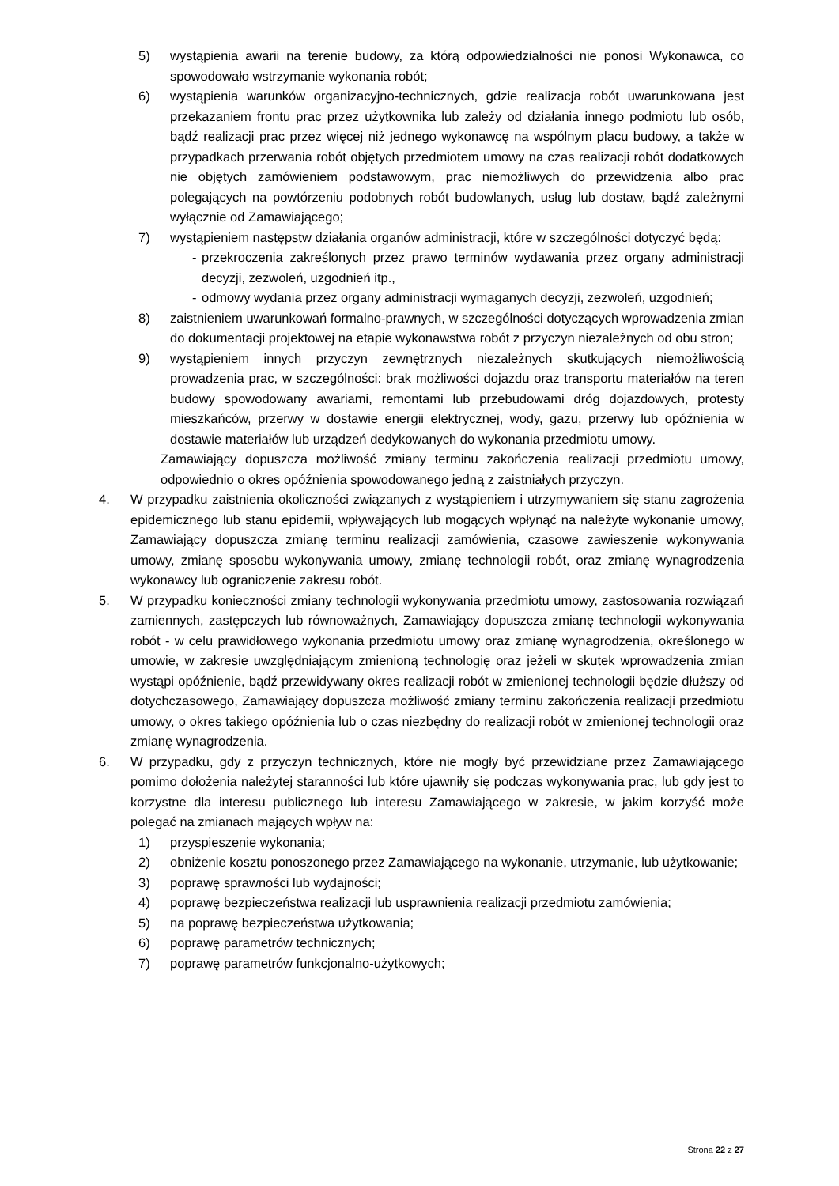5) wystąpienia awarii na terenie budowy, za którą odpowiedzialności nie ponosi Wykonawca, co spowodowało wstrzymanie wykonania robót;
6) wystąpienia warunków organizacyjno-technicznych, gdzie realizacja robót uwarunkowana jest przekazaniem frontu prac przez użytkownika lub zależy od działania innego podmiotu lub osób, bądź realizacji prac przez więcej niż jednego wykonawcę na wspólnym placu budowy, a także w przypadkach przerwania robót objętych przedmiotem umowy na czas realizacji robót dodatkowych nie objętych zamówieniem podstawowym, prac niemożliwych do przewidzenia albo prac polegających na powtórzeniu podobnych robót budowlanych, usług lub dostaw, bądź zależnymi wyłącznie od Zamawiającego;
7) wystąpieniem następstw działania organów administracji, które w szczególności dotyczyć będą:
- przekroczenia zakreślonych przez prawo terminów wydawania przez organy administracji decyzji, zezwoleń, uzgodnień itp.,
- odmowy wydania przez organy administracji wymaganych decyzji, zezwoleń, uzgodnień;
8) zaistnieniem uwarunkowań formalno-prawnych, w szczególności dotyczących wprowadzenia zmian do dokumentacji projektowej na etapie wykonawstwa robót z przyczyn niezależnych od obu stron;
9) wystąpieniem innych przyczyn zewnętrznych niezależnych skutkujących niemożliwością prowadzenia prac, w szczególności: brak możliwości dojazdu oraz transportu materiałów na teren budowy spowodowany awariami, remontami lub przebudowami dróg dojazdowych, protesty mieszkańców, przerwy w dostawie energii elektrycznej, wody, gazu, przerwy lub opóźnienia w dostawie materiałów lub urządzeń dedykowanych do wykonania przedmiotu umowy.
Zamawiający dopuszcza możliwość zmiany terminu zakończenia realizacji przedmiotu umowy, odpowiednio o okres opóźnienia spowodowanego jedną z zaistniałych przyczyn.
4. W przypadku zaistnienia okoliczności związanych z wystąpieniem i utrzymywaniem się stanu zagrożenia epidemicznego lub stanu epidemii, wpływających lub mogących wpłynąć na należyte wykonanie umowy, Zamawiający dopuszcza zmianę terminu realizacji zamówienia, czasowe zawieszenie wykonywania umowy, zmianę sposobu wykonywania umowy, zmianę technologii robót, oraz zmianę wynagrodzenia wykonawcy lub ograniczenie zakresu robót.
5. W przypadku konieczności zmiany technologii wykonywania przedmiotu umowy, zastosowania rozwiązań zamiennych, zastępczych lub równoważnych, Zamawiający dopuszcza zmianę technologii wykonywania robót - w celu prawidłowego wykonania przedmiotu umowy oraz zmianę wynagrodzenia, określonego w umowie, w zakresie uwzględniającym zmienioną technologię oraz jeżeli w skutek wprowadzenia zmian wystąpi opóźnienie, bądź przewidywany okres realizacji robót w zmienionej technologii będzie dłuższy od dotychczasowego, Zamawiający dopuszcza możliwość zmiany terminu zakończenia realizacji przedmiotu umowy, o okres takiego opóźnienia lub o czas niezbędny do realizacji robót w zmienionej technologii oraz zmianę wynagrodzenia.
6. W przypadku, gdy z przyczyn technicznych, które nie mogły być przewidziane przez Zamawiającego pomimo dołożenia należytej staranności lub które ujawniły się podczas wykonywania prac, lub gdy jest to korzystne dla interesu publicznego lub interesu Zamawiającego w zakresie, w jakim korzyść może polegać na zmianach mających wpływ na:
1) przyspieszenie wykonania;
2) obniżenie kosztu ponoszonego przez Zamawiającego na wykonanie, utrzymanie, lub użytkowanie;
3) poprawę sprawności lub wydajności;
4) poprawę bezpieczeństwa realizacji lub usprawnienia realizacji przedmiotu zamówienia;
5) na poprawę bezpieczeństwa użytkowania;
6) poprawę parametrów technicznych;
7) poprawę parametrów funkcjonalno-użytkowych;
Strona 22 z 27